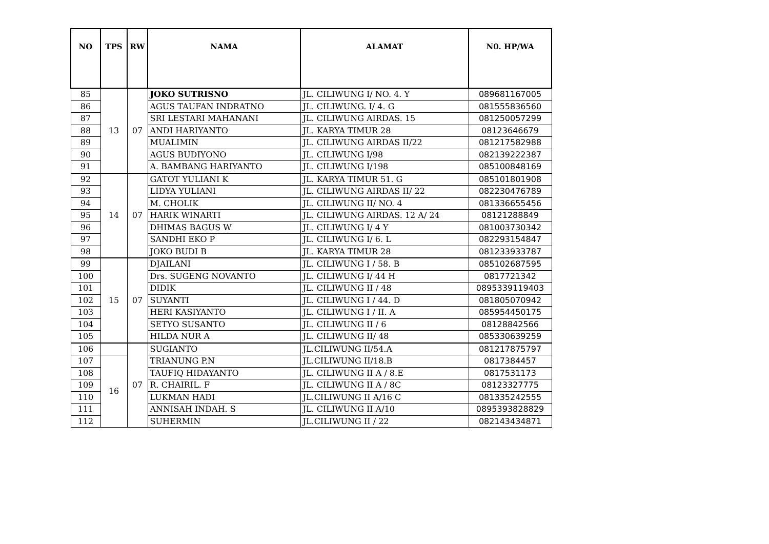| NO | TPS | RW | NAMA | ALAMAT | N0. HP/WA |
| --- | --- | --- | --- | --- | --- |
| 85 | 13 | 07 | JOKO SUTRISNO | JL. CILIWUNG I/ NO. 4. Y | 089681167005 |
| 86 | | | AGUS TAUFAN INDRATNO | JL. CILIWUNG. I/ 4. G | 081555836560 |
| 87 | | | SRI LESTARI MAHANANI | JL. CILIWUNG AIRDAS. 15 | 081250057299 |
| 88 | | | ANDI HARIYANTO | JL. KARYA TIMUR 28 | 08123646679 |
| 89 | | | MUALIMIN | JL. CILIWUNG AIRDAS II/22 | 081217582988 |
| 90 | | | AGUS BUDIYONO | JL. CILIWUNG I/98 | 082139222387 |
| 91 | | | A. BAMBANG HARIYANTO | JL. CILIWUNG I/198 | 085100848169 |
| 92 | 14 | 07 | GATOT YULIANI K | JL. KARYA TIMUR 51. G | 085101801908 |
| 93 | | | LIDYA YULIANI | JL. CILIWUNG AIRDAS II/ 22 | 082230476789 |
| 94 | | | M. CHOLIK | JL. CILIWUNG II/ NO. 4 | 081336655456 |
| 95 | | | HARIK WINARTI | JL. CILIWUNG AIRDAS. 12 A/ 24 | 08121288849 |
| 96 | | | DHIMAS BAGUS W | JL. CILIWUNG I/ 4 Y | 081003730342 |
| 97 | | | SANDHI EKO P | JL. CILIWUNG I/ 6. L | 082293154847 |
| 98 | | | JOKO BUDI B | JL. KARYA TIMUR 28 | 081233933787 |
| 99 | 15 | 07 | DJAILANI | JL. CILIWUNG I / 58. B | 085102687595 |
| 100 | | | Drs. SUGENG NOVANTO | JL. CILIWUNG I/ 44 H | 0817721342 |
| 101 | | | DIDIK | JL. CILIWUNG II / 48 | 0895339119403 |
| 102 | | | SUYANTI | JL. CILIWUNG I / 44. D | 081805070942 |
| 103 | | | HERI KASIYANTO | JL. CILIWUNG I / II. A | 085954450175 |
| 104 | | | SETYO SUSANTO | JL. CILIWUNG II / 6 | 08128842566 |
| 105 | | | HILDA NUR A | JL. CILIWUNG II/ 48 | 085330639259 |
| 106 | | 07 | SUGIANTO | JL.CILIWUNG II/54.A | 081217875797 |
| 107 | 16 | | TRIANUNG P.N | JL.CILIWUNG II/18.B | 0817384457 |
| 108 | | | TAUFIQ HIDAYANTO | JL. CILIWUNG II A / 8.E | 0817531173 |
| 109 | | | R. CHAIRIL. F | JL. CILIWUNG II A / 8C | 08123327775 |
| 110 | | | LUKMAN HADI | JL.CILIWUNG II A/16 C | 081335242555 |
| 111 | | | ANNISAH INDAH. S | JL. CILIWUNG II A/10 | 0895393828829 |
| 112 | | | SUHERMIN | JL.CILIWUNG II / 22 | 082143434871 |